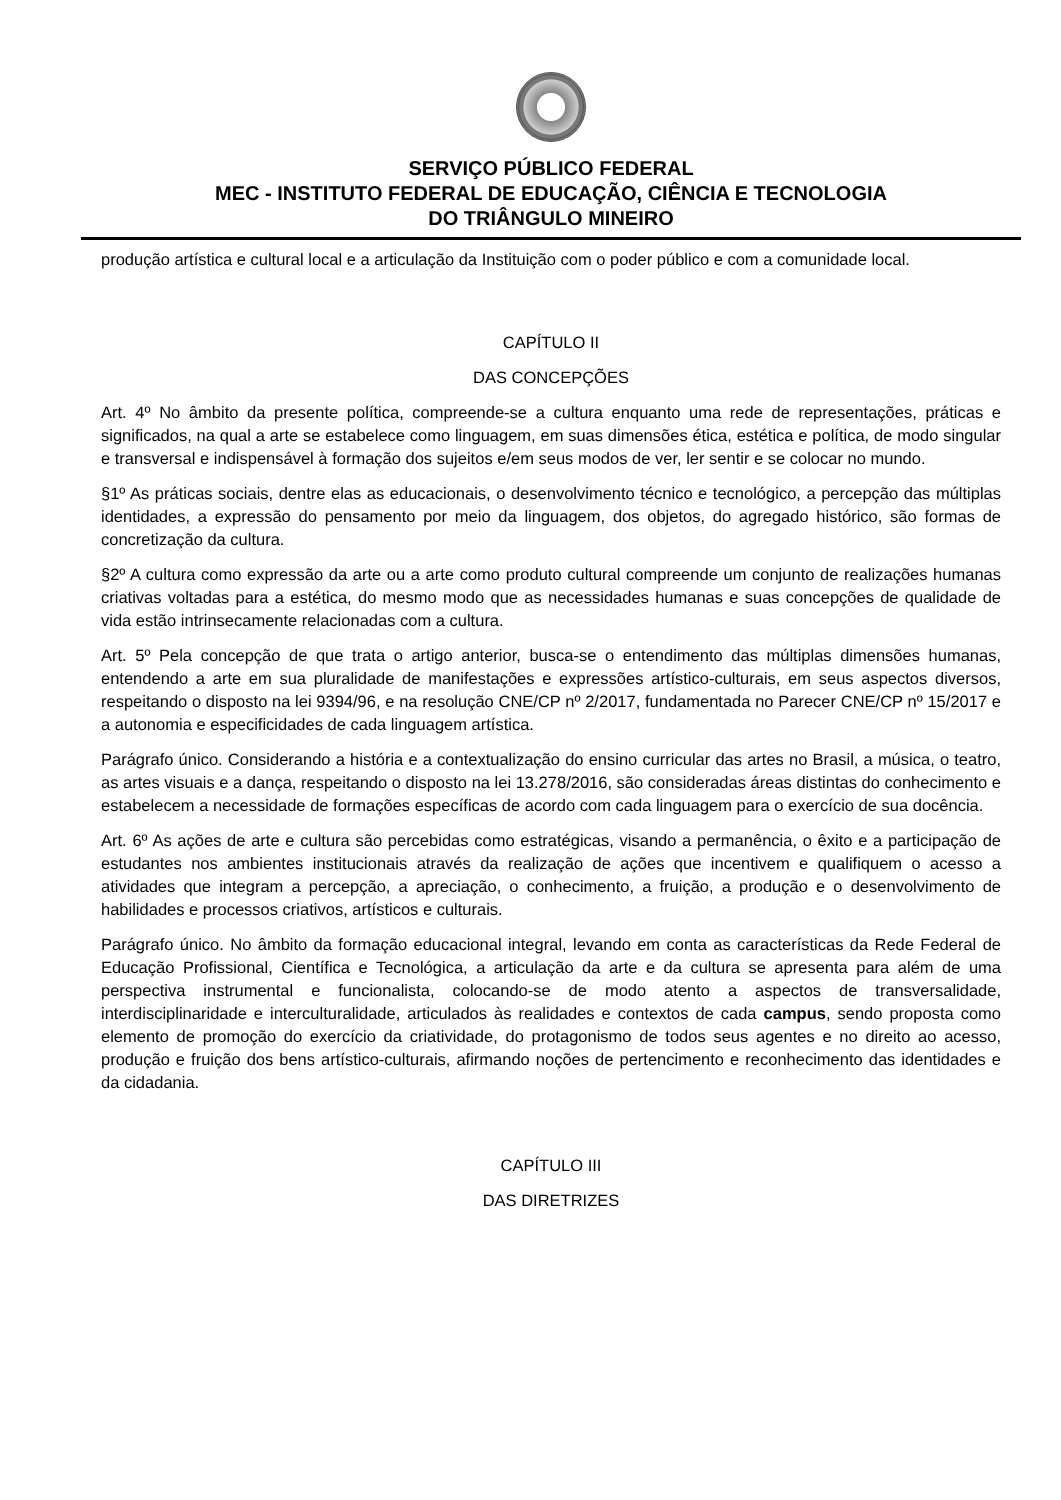SERVIÇO PÚBLICO FEDERAL
MEC - INSTITUTO FEDERAL DE EDUCAÇÃO, CIÊNCIA E TECNOLOGIA
DO TRIÂNGULO MINEIRO
produção artística e cultural local e a articulação da Instituição com o poder público e com a comunidade local.
CAPÍTULO II
DAS CONCEPÇÕES
Art. 4º No âmbito da presente política, compreende-se a cultura enquanto uma rede de representações, práticas e significados, na qual a arte se estabelece como linguagem, em suas dimensões ética, estética e política, de modo singular e transversal e indispensável à formação dos sujeitos e/em seus modos de ver, ler sentir e se colocar no mundo.
§1º As práticas sociais, dentre elas as educacionais, o desenvolvimento técnico e tecnológico, a percepção das múltiplas identidades, a expressão do pensamento por meio da linguagem, dos objetos, do agregado histórico, são formas de concretização da cultura.
§2º A cultura como expressão da arte ou a arte como produto cultural compreende um conjunto de realizações humanas criativas voltadas para a estética, do mesmo modo que as necessidades humanas e suas concepções de qualidade de vida estão intrinsecamente relacionadas com a cultura.
Art. 5º Pela concepção de que trata o artigo anterior, busca-se o entendimento das múltiplas dimensões humanas, entendendo a arte em sua pluralidade de manifestações e expressões artístico-culturais, em seus aspectos diversos, respeitando o disposto na lei 9394/96, e na resolução CNE/CP nº 2/2017, fundamentada no Parecer CNE/CP nº 15/2017 e a autonomia e especificidades de cada linguagem artística.
Parágrafo único. Considerando a história e a contextualização do ensino curricular das artes no Brasil, a música, o teatro, as artes visuais e a dança, respeitando o disposto na lei 13.278/2016, são consideradas áreas distintas do conhecimento e estabelecem a necessidade de formações específicas de acordo com cada linguagem para o exercício de sua docência.
Art. 6º As ações de arte e cultura são percebidas como estratégicas, visando a permanência, o êxito e a participação de estudantes nos ambientes institucionais através da realização de ações que incentivem e qualifiquem o acesso a atividades que integram a percepção, a apreciação, o conhecimento, a fruição, a produção e o desenvolvimento de habilidades e processos criativos, artísticos e culturais.
Parágrafo único. No âmbito da formação educacional integral, levando em conta as características da Rede Federal de Educação Profissional, Científica e Tecnológica, a articulação da arte e da cultura se apresenta para além de uma perspectiva instrumental e funcionalista, colocando-se de modo atento a aspectos de transversalidade, interdisciplinaridade e interculturalidade, articulados às realidades e contextos de cada campus, sendo proposta como elemento de promoção do exercício da criatividade, do protagonismo de todos seus agentes e no direito ao acesso, produção e fruição dos bens artístico-culturais, afirmando noções de pertencimento e reconhecimento das identidades e da cidadania.
CAPÍTULO III
DAS DIRETRIZES